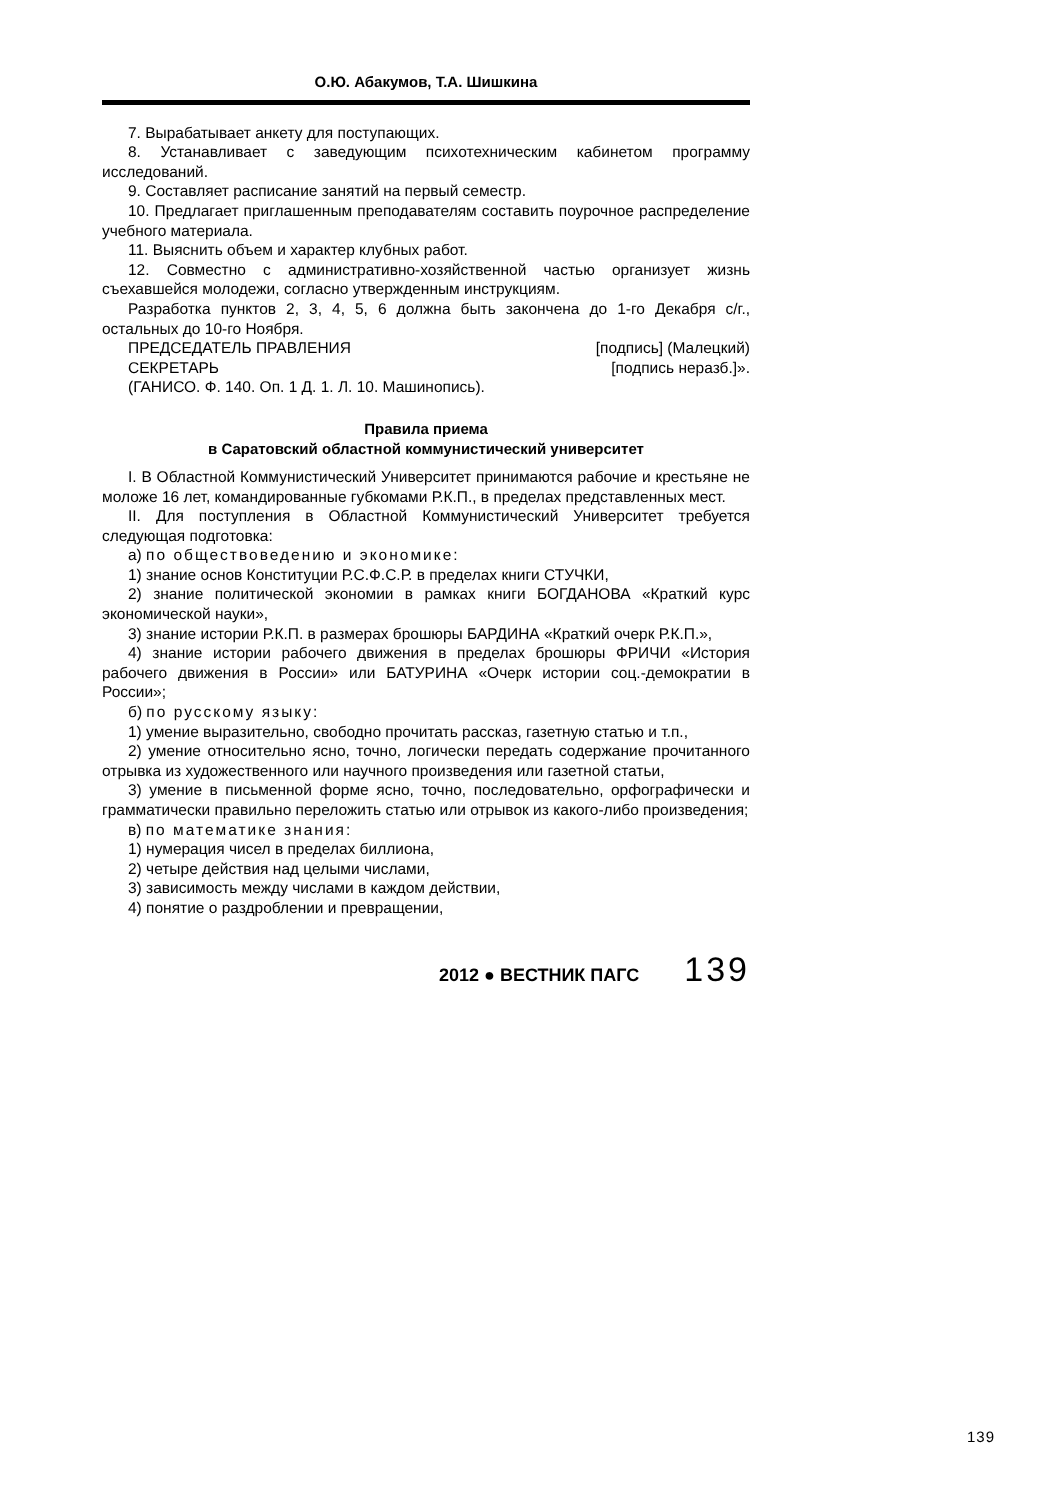О.Ю. Абакумов, Т.А. Шишкина
7. Вырабатывает анкету для поступающих.
8. Устанавливает с заведующим психотехническим кабинетом программу исследований.
9. Составляет расписание занятий на первый семестр.
10. Предлагает приглашенным преподавателям составить поурочное распределение учебного материала.
11. Выяснить объем и характер клубных работ.
12. Совместно с административно-хозяйственной частью организует жизнь съехавшейся молодежи, согласно утвержденным инструкциям.
Разработка пунктов 2, 3, 4, 5, 6 должна быть закончена до 1-го Декабря с/г., остальных до 10-го Ноября.
ПРЕДСЕДАТЕЛЬ ПРАВЛЕНИЯ [подпись] (Малецкий)
СЕКРЕТАРЬ [подпись неразб.]».
(ГАНИСО. Ф. 140. Оп. 1 Д. 1. Л. 10. Машинопись).
Правила приема
в Саратовский областной коммунистический университет
I. В Областной Коммунистический Университет принимаются рабочие и крестьяне не моложе 16 лет, командированные губкомами Р.К.П., в пределах представленных мест.
II. Для поступления в Областной Коммунистический Университет требуется следующая подготовка:
а) по обществоведению и экономике:
1) знание основ Конституции Р.С.Ф.С.Р. в пределах книги СТУЧКИ,
2) знание политической экономии в рамках книги БОГДАНОВА «Краткий курс экономической науки»,
3) знание истории Р.К.П. в размерах брошюры БАРДИНА «Краткий очерк Р.К.П.»,
4) знание истории рабочего движения в пределах брошюры ФРИЧИ «История рабочего движения в России» или БАТУРИНА «Очерк истории соц.-демократии в России»;
б) по русскому языку:
1) умение выразительно, свободно прочитать рассказ, газетную статью и т.п.,
2) умение относительно ясно, точно, логически передать содержание прочитанного отрывка из художественного или научного произведения или газетной статьи,
3) умение в письменной форме ясно, точно, последовательно, орфографически и грамматически правильно переложить статью или отрывок из какого-либо произведения;
в) по математике знания:
1) нумерация чисел в пределах биллиона,
2) четыре действия над целыми числами,
3) зависимость между числами в каждом действии,
4) понятие о раздроблении и превращении,
2012 ● ВЕСТНИК ПАГС 139
139